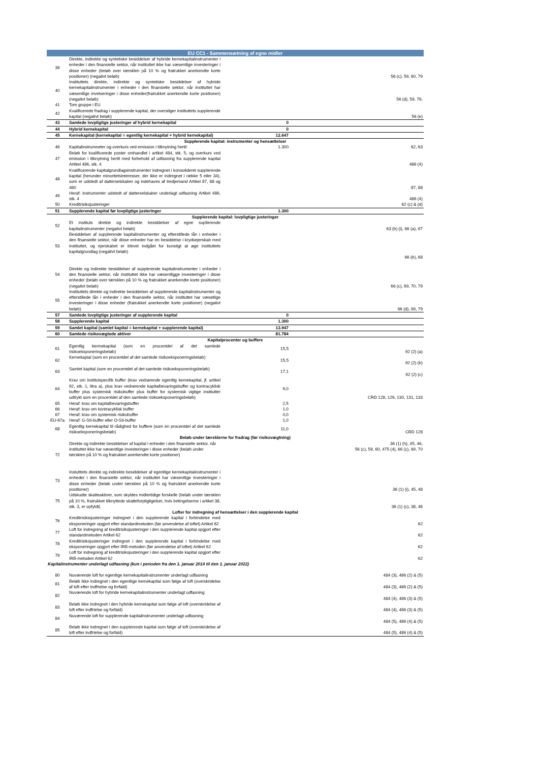| EU CC1 - Sammensætning af egne midler | | | |
| --- | --- | --- | --- |
| 39 | Direkte, indirekte og syntetiske besiddelser af hybride kernekapitalinstrumenter i enheder i den finansielle sektor, når instituttet ikke har væsentlige investeringer i disse enheder (beløb over tærsklen på 10 % og fratrukket anerkendte korte positioner) (negativt beløb) | | 56 (c), 59, 60, 79 |
| 40 | Instituttets direkte, indirekte og syntetiske besiddelser af hybride kernekapitalinstrumenter i enheder i den finansielle sektor, når instituttet har væsentlige invetseringer i disse enheder(fratrukket anerkendte korte positioner) (negativt beløb) | | 56 (d), 59, 79, |
| 41 | Tom gruppe i EU | | |
| 42 | Kvalificerede fradrag i supplerende kapital, der overstiger instituttets supplerende kapital (negativt beløb) | | 56 (e) |
| 43 | Samlede lovpligtige justeringer af hybrid kernekapital | 0 | |
| 44 | Hybrid kernekapital | 0 | |
| 45 | Kernekapital (kernekapital = egentlig kernekapital + hybrid kernekapital) | 12.647 | |
| Supplerende kapital: instrumenter og hensættelser | | | |
| 46 | Kapitalinstrumneter og overkurs ved emission i tilknytning hertil | 1.300 | 62, 63 |
| 47 | Beløb for kvalificerede poster omhandlet i artikel 484, stk. 5, og overkurs ved emission i tilknytning hertil med forbehold af udfasning fra supplerende kapital Artikel 486, stk. 4 | | 486 (4) |
| 48 | Kvalificerende kapitalgrundlagsinstrumenter indregnet i konsolideret supplerende kapital (herunder minoritetsinteresser, der ikke er indregnet i række 5 eller 34), som er udstedt af datterselskaber og indehaves af tredjemand Artikel 87, 88 og 480 | | 87, 88 |
| 49 | Heraf: instrumenter udstedt af datterselskaber underlagt udfasning Artikel 486, stk. 4 | | 486 (4) |
| 50 | Kreditrisikojusteringer | | 62 (c) & (d) |
| 51 | Supplerende kapital før lovpligtige justeringer | 1.300 | |
| Supplerende kapital: lovpligtige justeringer | | | |
| 52 | Et instituts direkte og indirekte besiddelser af egne supllerende kapitalinstrumenter (negativt beløb) | | 63 (b) (i), 66 (a), 67 |
| 53 | Besiddelser af supplerende kapitalinstrumenter og efterstillede lån i enheder i den finansielle sektor, når disse enheder har en besiddelse i krydsejerskab med instituttet, og ejerskabet er blevet indgået for kunstigt at øge instituttets kapitalgrundlag (negativt beløb) | | 66 (b), 68 |
| 54 | Direkte og indirekte besiddelser af supplerende kapitalinstrumenter i enheder i den finansielle sektor, når instituttet ikke har væsentligge investeringer i disse enheder (beløb over tærsklen på 10 % og fratrukket anerkendte korte positioner) (negativt beløb) | | 66 (c), 69, 70, 79 |
| 55 | Instituttets direkte og indirekte besiddelser af supplerende kapitalinstrumenter og efterstillede lån i enheder i den finansielle sektor, når instituttet har væsetlige investeringer i disse enheder (fratrukket anerkendte korte positioner) (negativt beløb) | | 66 (d), 69, 79 |
| 57 | Samlede lovpligtige justeringer af supplerende kapital | 0 | |
| 58 | Supplerende kapital | 1.300 | |
| 59 | Samlet kapital (samlet kapital = kernekapital + supplerende kapital) | 13.947 | |
| 60 | Samlede risikovægtede aktiver | 81.784 | |
| Kapitalprocenter og buffere | | | |
| 61 | Egentlig kermekapital (som en procentdel af det samlede risikoeksponeringsbeløb) | 15,5 | 92 (2) (a) |
| 62 | Kernekapial (som en procentdel af det samlede risikoeksponeringsbeløb) | 15,5 | 92 (2) (b) |
| 63 | Samlet kapital (som en procentdel af det samlede risikoeksponeringsbeløb) | 17,1 | 92 (2) (c) |
| 64 | Krav om institutspecifik buffer (krav vedrørende egentlig kernekapital, jf. artikel 92, stk. 1, litra a), plus krav vedrørende kapitalbevaringsbuffer og kontracyklisk buffer plus systemisk risikobuffer plus buffer for systemisk vigtige institutter udtrykt som en procentdel af den samlede risikoeksponeringsbeløb) | 9,0 | CRD 128, 129, 130, 131, 133 |
| 65 | Heraf: krav om kapitalbevaringsbuffer | 2,5 | |
| 66 | Heraf: krav om kontracyklisk buffer | 1,0 | |
| 67 | Heraf: krav om systemisk risikobuffer | 0,0 | |
| EU-67a | Heraf: G-SII-buffer eller O-SII-buffer | 1,0 | |
| 68 | Egentlig kernekapital til rådighed for buffere (som en procentdel af det samlede risikoeksponeringsbeløb) | 11,0 | CRD 128 |
| Beløb under tærsklerne for fradrag (før risikovægtning) | | | |
| 72 | Direkte og indirekte besiddelser af kapital i enheder i den finansielle sektor, når instituttet ikke har væsentlige investeringer i disse enheder (beløb under tærsklen på 10 % og fratrukket anerkendte korte positioner) | | 36 (1) (h), 45, 46, 56 (c), 59, 60, 475 (4), 66 (c), 69, 70 |
| 73 | Instutttets direkte og indirekte besiddelser af egentlige kernekapitalinstrumenter i enheder i den finansielle sektor, når instituttet har væsentlige investeringer i disse enheder (beløb under tærsklen på 10 % og fratrukket anerkendte korte positioner) | | 36 (1) (i), 45, 48 |
| 75 | Udskudte skatteaktiver, som skyldes midlertidige forskelle (beløb under tærsklen på 10 %, fratrukket tilknyttede skatteforpligtigelser, hvis betingelserne i artikel 38, stk. 3, er opfyldt) | | 36 (1) (c), 38, 48 |
| Lofter for indregning af hensættelser i den supplerende kapital | | | |
| 76 | Kreditrisikiojusteringer indregnet i den supplerende kapital i forbindelse med eksponeringer opgjort efter standardmetoden (før anvendelse af loftet) Artikel 62 | | 62 |
| 77 | Loft for indregning af kreditrisikojusteringer i den supplerende kapital opgjort efter standardmetoden Artikel 62 | | 62 |
| 78 | Kreditrisikojusteringer indregnet i den supplerende kapital i forbindelse med eksponeringer opgjort efter IRB-metoden (før anvendelse af loftet) Artikel 62 | | 62 |
| 79 | Loft for indregning af kreditrisikojusteringer i den supplerende kapital opgjort efter IRB-metoden Artikel 62 | | 62 |
| Kapitalinstrumenter underlagt udfasning (kun i perioden fra den 1. januar 2014 til den 1. januar 2022) | | | |
| 80 | Nuværende loft for egentlige kernekapitalinstrumenter underlagt udfasning | | 484 (3), 486 (2) & (5) |
| 81 | Beløb ikke indregnet i den egentlige kernekapital som følge af loft (overskridelse af loft efter indfrielse og forfald) | | 484 (3), 486 (2) & (5) |
| 82 | Nuværende loft for hybride kernekapitalinstrumenter underlagt udfasning | | 484 (4), 486 (3) & (5) |
| 83 | Beløb ikke indregnet i den hybride kernekapital som følge af loft (overskridelse af loft efter indfrielse og forfald) | | 484 (4), 486 (3) & (5) |
| 84 | Nuværende loft for supplerende kapitalinstrumenter underlagt udfasning | | 484 (5), 486 (4) & (5) |
| 85 | Beløb ikke indregnet i den supplerende kapital som følge af loft (overskridelse af loft efter indfrielse og forfald) | | 484 (5), 486 (4) & (5) |